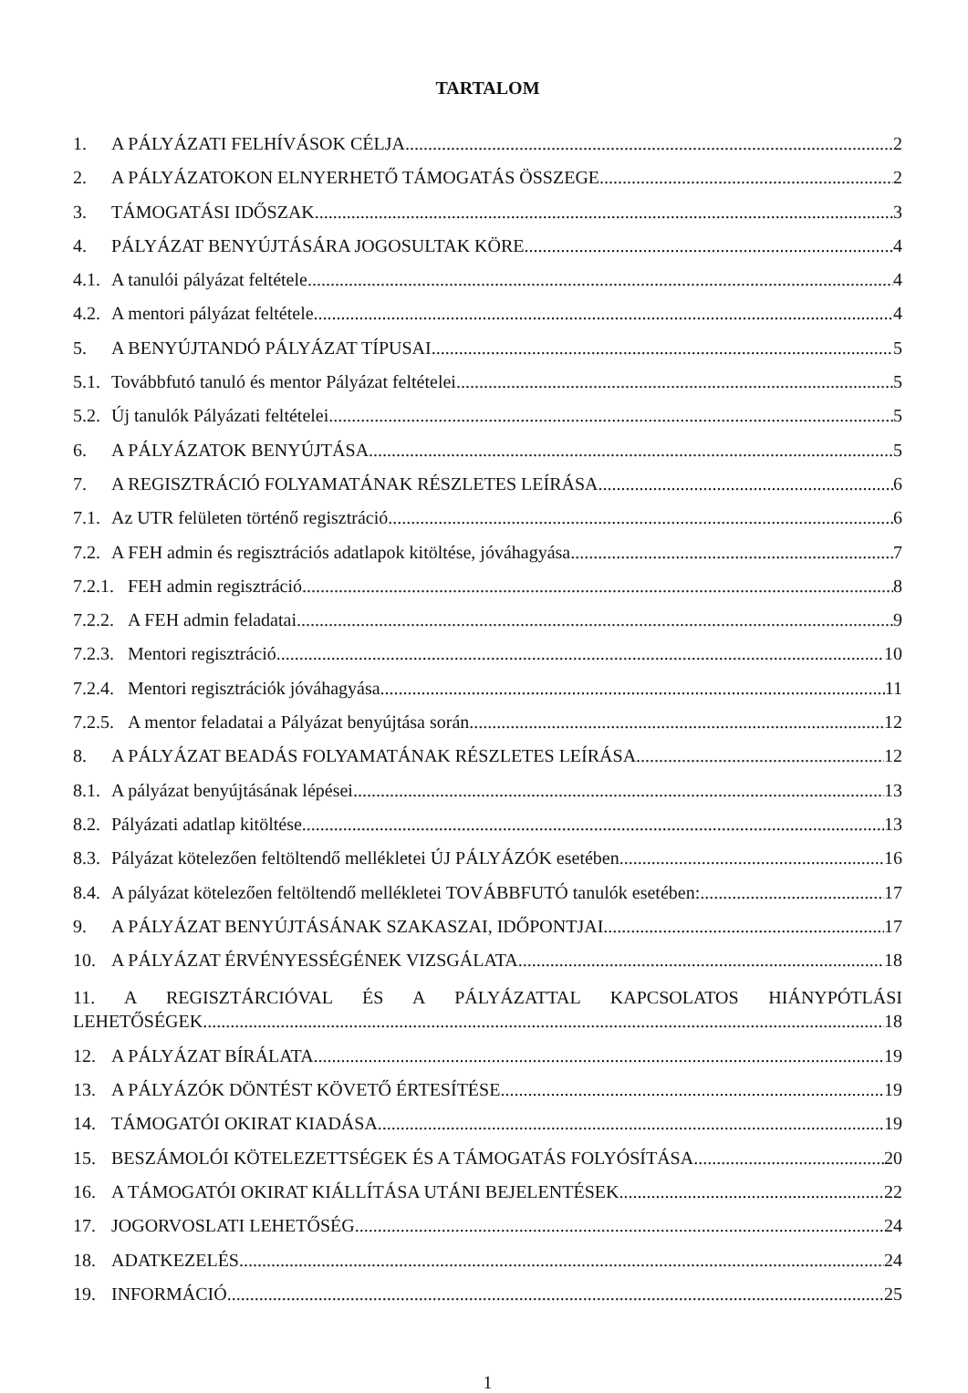TARTALOM
1. A PÁLYÁZATI FELHÍVÁSOK CÉLJA 2
2. A PÁLYÁZATOKON ELNYERHETŐ TÁMOGATÁS ÖSSZEGE 2
3. TÁMOGATÁSI IDŐSZAK 3
4. PÁLYÁZAT BENYÚJTÁSÁRA JOGOSULTAK KÖRE 4
4.1. A tanulói pályázat feltétele 4
4.2. A mentori pályázat feltétele 4
5. A BENYÚJTANDÓ PÁLYÁZAT TÍPUSAI 5
5.1. Továbbfutó tanuló és mentor Pályázat feltételei 5
5.2. Új tanulók Pályázati feltételei 5
6. A PÁLYÁZATOK BENYÚJTÁSA 5
7. A REGISZTRÁCIÓ FOLYAMATÁNAK RÉSZLETES LEÍRÁSA 6
7.1. Az UTR felületen történő regisztráció 6
7.2. A FEH admin és regisztrációs adatlapok kitöltése, jóváhagyása 7
7.2.1. FEH admin regisztráció 8
7.2.2. A FEH admin feladatai 9
7.2.3. Mentori regisztráció 10
7.2.4. Mentori regisztrációk jóváhagyása 11
7.2.5. A mentor feladatai a Pályázat benyújtása során 12
8. A PÁLYÁZAT BEADÁS FOLYAMATÁNAK RÉSZLETES LEÍRÁSA 12
8.1. A pályázat benyújtásának lépései 13
8.2. Pályázati adatlap kitöltése 13
8.3. Pályázat kötelezően feltöltendő mellékletei ÚJ PÁLYÁZÓK esetében 16
8.4. A pályázat kötelezően feltöltendő mellékletei TOVÁBBFUTÓ tanulók esetében: 17
9. A PÁLYÁZAT BENYÚJTÁSÁNAK SZAKASZAI, IDŐPONTJAI 17
10. A PÁLYÁZAT ÉRVÉNYESSÉGÉNEK VIZSGÁLATA 18
11. A REGISZTÁRCIÓVAL ÉS A PÁLYÁZATTAL KAPCSOLATOS HIÁNYPÓTLÁSI
LEHETŐSÉGEK 18
12. A PÁLYÁZAT BÍRÁLATA 19
13. A PÁLYÁZÓK DÖNTÉST KÖVETŐ ÉRTESÍTÉSE 19
14. TÁMOGATÓI OKIRAT KIADÁSA 19
15. BESZÁMOLÓI KÖTELEZETTSÉGEK ÉS A TÁMOGATÁS FOLYÓSÍTÁSA 20
16. A TÁMOGATÓI OKIRAT KIÁLLÍTÁSA UTÁNI BEJELENTÉSEK 22
17. JOGORVOSLATI LEHETŐSÉG 24
18. ADATKEZELÉS 24
19. INFORMÁCIÓ 25
1